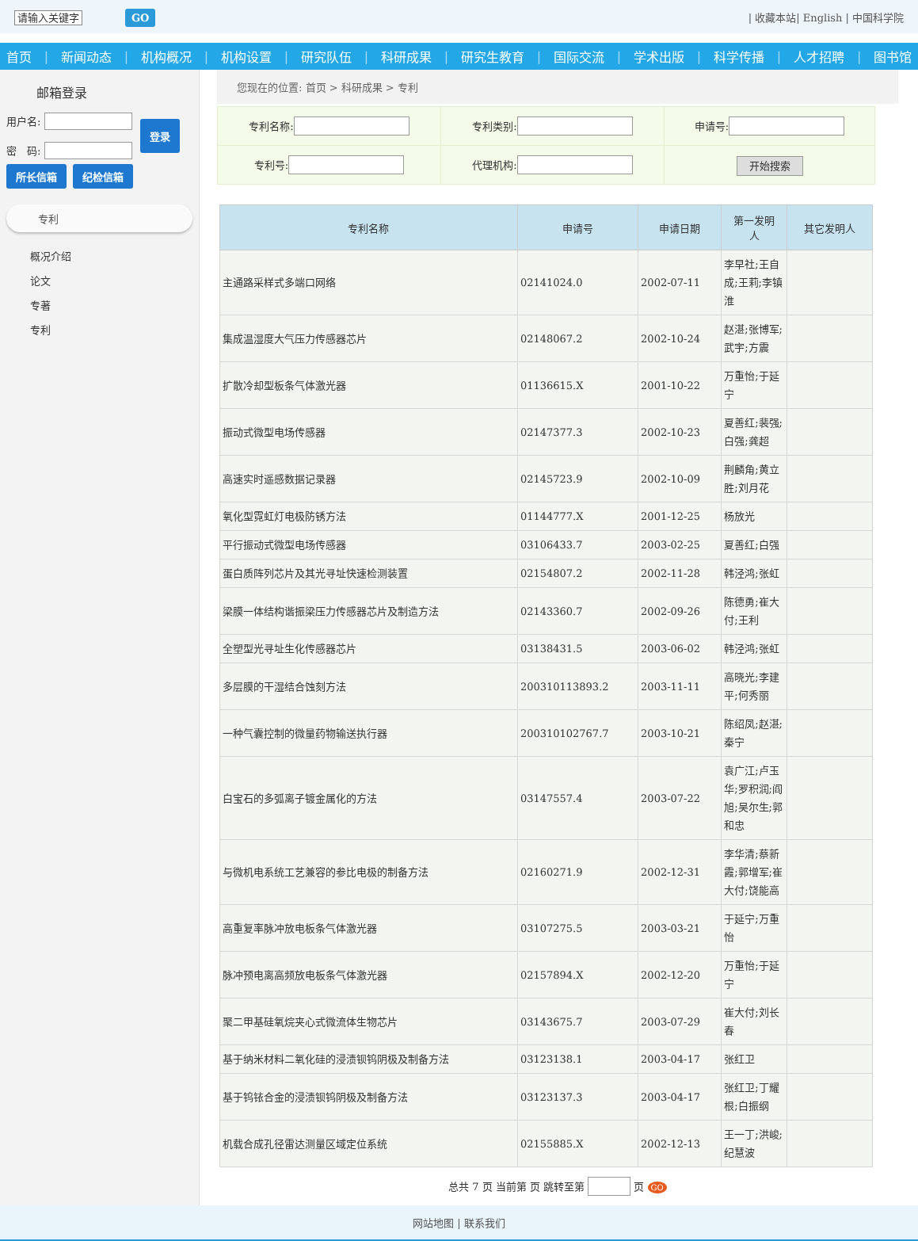请输入关键字 GO
| 收藏本站| English | 中国科学院
首页 | 新闻动态 | 机构概况 | 机构设置 | 研究队伍 | 科研成果 | 研究生教育 | 国际交流 | 学术出版 | 科学传播 | 人才招聘 | 图书馆
邮箱登录
用户名:
密　码:
登录
所长信箱 纪检信箱
专利
概况介绍
论文
专著
专利
您现在的位置: 首页 > 科研成果 > 专利
| 专利名称: | 专利类别: | 申请号: |
| 专利号: | 代理机构: | 开始搜索 |
| 专利名称 | 申请号 | 申请日期 | 第一发明人 | 其它发明人 |
| --- | --- | --- | --- | --- |
| 主通路采样式多端口网络 | 02141024.0 | 2002-07-11 | 李早社;王自成;王莉;李镇淮 | |
| 集成温湿度大气压力传感器芯片 | 02148067.2 | 2002-10-24 | 赵湛;张博军;武宇;方震 | |
| 扩散冷却型板条气体激光器 | 01136615.X | 2001-10-22 | 万重怡;于延宁 | |
| 振动式微型电场传感器 | 02147377.3 | 2002-10-23 | 夏善红;裴强;白强;龚超 | |
| 高速实时遥感数据记录器 | 02145723.9 | 2002-10-09 | 荆麟角;黄立胜;刘月花 | |
| 氧化型霓虹灯电极防锈方法 | 01144777.X | 2001-12-25 | 杨放光 | |
| 平行振动式微型电场传感器 | 03106433.7 | 2003-02-25 | 夏善红;白强 | |
| 蛋白质阵列芯片及其光寻址快速检测装置 | 02154807.2 | 2002-11-28 | 韩泾鸿;张虹 | |
| 梁膜一体结构谐振梁压力传感器芯片及制造方法 | 02143360.7 | 2002-09-26 | 陈德勇;崔大付;王利 | |
| 全塑型光寻址生化传感器芯片 | 03138431.5 | 2003-06-02 | 韩泾鸿;张虹 | |
| 多层膜的干湿结合蚀刻方法 | 200310113893.2 | 2003-11-11 | 高晓光;李建平;何秀丽 | |
| 一种气囊控制的微量药物输送执行器 | 200310102767.7 | 2003-10-21 | 陈绍凤;赵湛;秦宁 | |
| 白宝石的多弧离子镀金属化的方法 | 03147557.4 | 2003-07-22 | 袁广江;卢玉华;罗积润;阎旭;吴尔生;郭和忠 | |
| 与微机电系统工艺兼容的参比电极的制备方法 | 02160271.9 | 2002-12-31 | 李华清;蔡新霞;郭增军;崔大付;饶能高 | |
| 高重复率脉冲放电板条气体激光器 | 03107275.5 | 2003-03-21 | 于延宁;万重怡 | |
| 脉冲预电离高频放电板条气体激光器 | 02157894.X | 2002-12-20 | 万重怡;于延宁 | |
| 聚二甲基硅氧烷夹心式微流体生物芯片 | 03143675.7 | 2003-07-29 | 崔大付;刘长春 | |
| 基于纳米材料二氧化硅的浸渍钡钨阴极及制备方法 | 03123138.1 | 2003-04-17 | 张红卫 | |
| 基于钨铱合金的浸渍钡钨阴极及制备方法 | 03123137.3 | 2003-04-17 | 张红卫;丁耀根;白振纲 | |
| 机载合成孔径雷达测量区域定位系统 | 02155885.X | 2002-12-13 | 王一丁;洪峻;纪慧波 | |
总共 7 页 当前第 页 跳转至第 页 GO
网站地图 | 联系我们